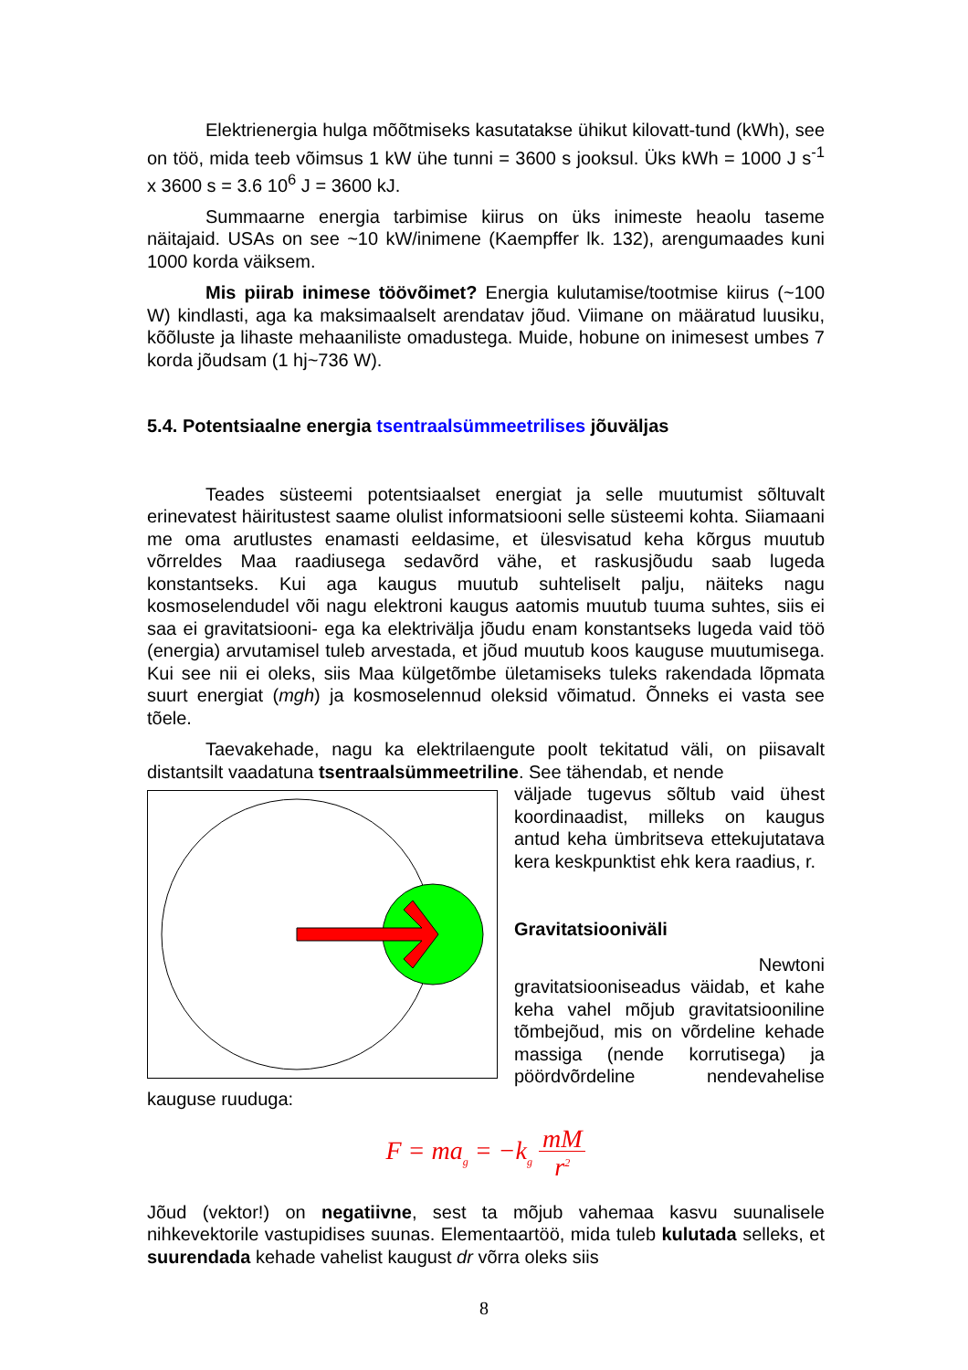Elektrienergia hulga mõõtmiseks kasutatakse ühikut kilovatt-tund (kWh), see on töö, mida teeb võimsus 1 kW ühe tunni = 3600 s jooksul. Üks kWh = 1000 J s<sup>-1</sup> x 3600 s = 3.6 10<sup>6</sup> J = 3600 kJ.
Summaarne energia tarbimise kiirus on üks inimeste heaolu taseme näitajaid. USAs on see ~10 kW/inimene (Kaempffer lk. 132), arengumaades kuni 1000 korda väiksem.
Mis piirab inimese töövõimet? Energia kulutamise/tootmise kiirus (~100 W) kindlasti, aga ka maksimaalselt arendatav jõud. Viimane on määratud luusiku, kõõluste ja lihaste mehaaniliste omadustega. Muide, hobune on inimesest umbes 7 korda jõudsam (1 hj~736 W).
5.4. Potentsiaalne energia tsentraalsümmeetrilises jõuväljas
Teades süsteemi potentsiaalset energiat ja selle muutumist sõltuvalt erinevatest häiritustest saame olulist informatsiooni selle süsteemi kohta. Siiamaani me oma arutlustes enamasti eeldasime, et ülesvisatud keha kõrgus muutub võrreldes Maa raadiusega sedavõrd vähe, et raskusjõudu saab lugeda konstantseks. Kui aga kaugus muutub suhteliselt palju, näiteks nagu kosmoselendudel või nagu elektroni kaugus aatomis muutub tuuma suhtes, siis ei saa ei gravitatsiooni- ega ka elektrivälja jõudu enam konstantseks lugeda vaid töö (energia) arvutamisel tuleb arvestada, et jõud muutub koos kauguse muutumisega. Kui see nii ei oleks, siis Maa külgetõmbe ületamiseks tuleks rakendada lõpmata suurt energiat (mgh) ja kosmoselennud oleksid võimatud. Õnneks ei vasta see tõele.
Taevakehade, nagu ka elektrilaengute poolt tekitatud väli, on piisavalt distantsilt vaadatuna tsentraalsümmeetriline. See tähendab, et nende
väljade tugevus sõltub vaid ühest koordinaadist, milleks on kaugus antud keha ümbritseva ettekujutatava kera keskpunktist ehk kera raadius, r.
Gravitatsiooniväli
Newtoni
gravitatsiooniseadus väidab, et kahe keha vahel mõjub gravitatsiooniline tõmbejõud, mis on võrdeline kehade massiga (nende korrutisega) ja pöördvõrdeline nendevahelise kauguse ruuduga:
F = ma<sub>g</sub> = −k<sub>g</sub> mM r<sup>2</sup>
Jõud (vektor!) on negatiivne, sest ta mõjub vahemaa kasvu suunalisele nihkevektorile vastupidises suunas. Elementaartöö, mida tuleb kulutada selleks, et suurendada kehade vahelist kaugust dr võrra oleks siis
8